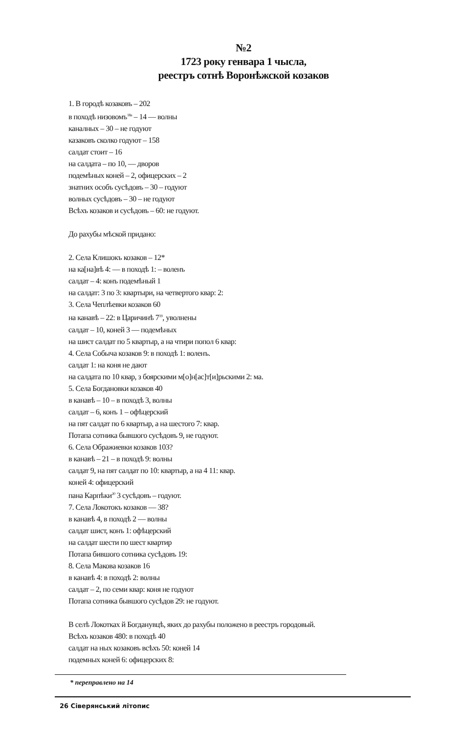№2
1723 року генвара 1 чысла,
реестръ сотнѣ Воронѣжской козаков
1. В городѣ козаковъ – 202
в походѣ низовомъ<sup>18а</sup> – 14 — волны
каналных – 30 – не годуют
казаковъ сколко годуют – 158
салдат стоит – 16
на салдата – по 10, — дворов
подемѣных коней – 2, офицерских – 2
знатних особъ сусѣдовъ – 30 – годуют
волных сусѣдовъ – 30 – не годуют
Всѣхъ козаков и сусѣдовъ – 60: не годуют.
До рахубы мѣской придано:
2. Села Клишокъ козаков – 12*
на ка[на]вѣ 4: — в походѣ 1: – воленъ
салдат – 4: конъ подемѣный 1
на салдат: 3 по 3: квартыри, на четвертого квар: 2:
3. Села Чеплѣевки козаков 60
на канавѣ – 22: в Царичинѣ 7<sup>19</sup>, уволнены
салдат – 10, коней 3 — подемѣных
на шист салдат по 5 квартыр, а на чтири попол 6 квар:
4. Села Собыча козаков 9: в походѣ 1: воленъ.
салдат 1: на коня не дают
на салдата по 10 квар, з боярскими м[о]н[ас]т[и]рьскими 2: ма.
5. Села Богдановки козаков 40
в канавѣ – 10 – в походѣ 3, волны
салдат – 6, конъ 1 – офѣцерский
на пят салдат по 6 квартыр, а на шестого 7: квар.
Потапа сотника бывшого сусѣдовъ 9, не годуют.
6. Села Ображиевки козаков 103?
в канавѣ – 21 – в походѣ 9: волны
салдат 9, на пят салдат по 10: квартыр, а на 4 11: квар.
коней 4: офицерский
пана Карпѣки<sup>20</sup> 3 сусѣдовъ – годуют.
7. Села Локотокъ козаков — 38?
в канавѣ 4, в походѣ 2 — волны
салдат шист, конъ 1: офѣцерский
на салдат шести по шест квартир
Потапа бившого сотника сусѣдовъ 19:
8. Села Макова козаков 16
в канавѣ 4: в походѣ 2: волны
салдат – 2, по семи квар: коня не годуют
Потапа сотника бывшого сусѣдов 29: не годуют.
В селѣ Локотках й Богданувцѣ, яких до рахубы положено в реестръ городовый.
Всѣхъ козаков 480: в походѣ 40
салдат на ных козаковъ всѣхъ 50: коней 14
подемных коней 6: офицерских 8:
* переправлено на 14
26 Сіверянський літопис